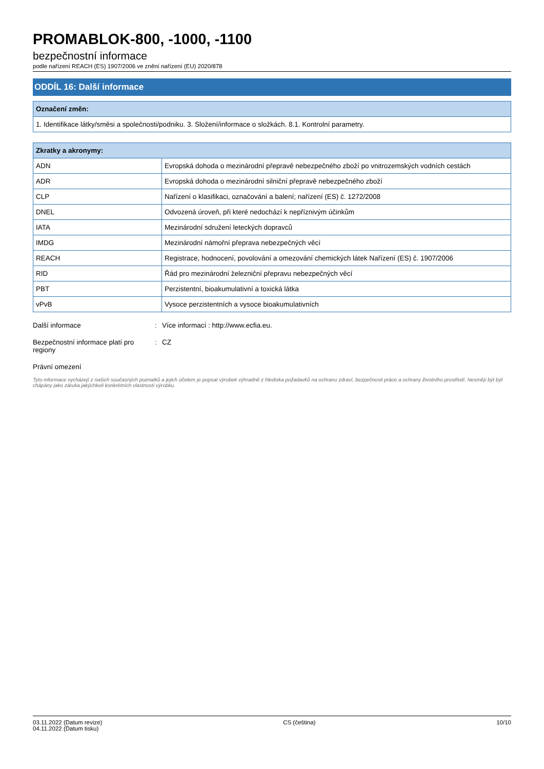PROMABLOK-800, -1000, -1100
bezpečnostní informace
podle nařízení REACH (ES) 1907/2006 ve znění nařízení (EU) 2020/878
ODDÍL 16: Další informace
| Označení změn: |
| --- |
| 1. Identifikace látky/směsi a společnosti/podniku. 3. Složení/informace o složkách. 8.1. Kontrolní parametry. |
| Zkratky a akronymy: | |
| --- | --- |
| ADN | Evropská dohoda o mezinárodní přepravě nebezpečného zboží po vnitrozemských vodních cestách |
| ADR | Evropská dohoda o mezinárodní silniční přepravě nebezpečného zboží |
| CLP | Nařízení o klasifikaci, označování a balení; nařízení (ES) č. 1272/2008 |
| DNEL | Odvozená úroveň, při které nedochází k nepříznivým účinkům |
| IATA | Mezinárodní sdružení leteckých dopravců |
| IMDG | Mezinárodní námořní přeprava nebezpečných věcí |
| REACH | Registrace, hodnocení, povolování a omezování chemických látek Nařízení (ES) č. 1907/2006 |
| RID | Řád pro mezinárodní železniční přepravu nebezpečných věcí |
| PBT | Perzistentní, bioakumulativní a toxická látka |
| vPvB | Vysoce perzistentních a vysoce bioakumulativních |
Další informace : Více informací : http://www.ecfia.eu.
Bezpečnostní informace platí pro regiony
: CZ
Právní omezení
Tyto informace vycházejí z našich současných poznatků a jejich účelem je popsat výrobek výhradně z hlediska požadavků na ochranu zdraví, bezpečnosti práce a ochrany životního prostředí. Nesmějí být být chápány jako záruka jakýchkoli konkrétních vlastností výrobku.
03.11.2022 (Datum revize)
04.11.2022 (Datum tisku)
CS (čeština) 10/10